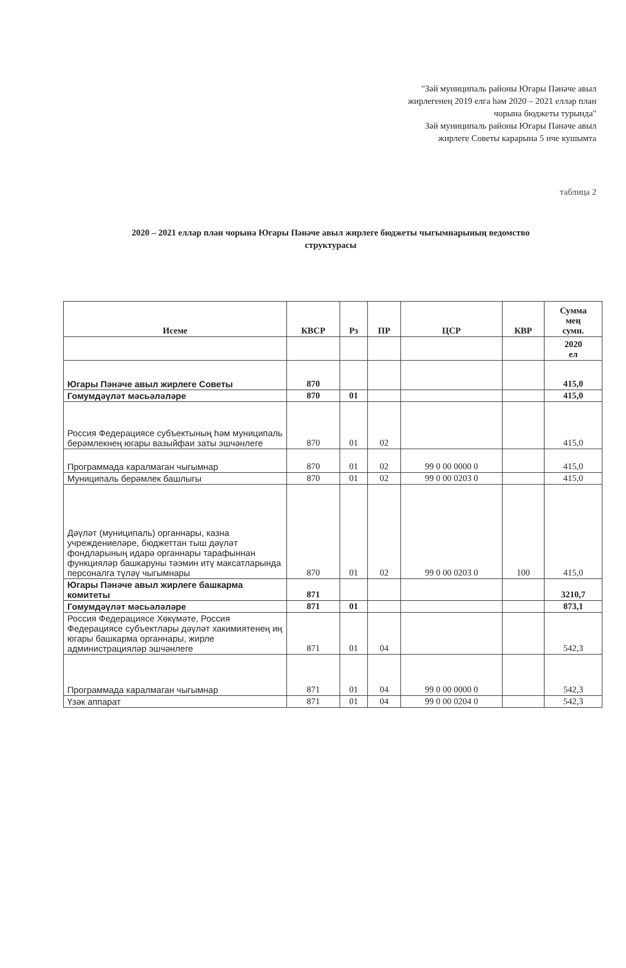"Зәй муниципаль районы Югары Пәнәче авыл
жирлегенең 2019 елга һәм 2020 – 2021 еллар план
чорына бюджеты турында"
Зәй муниципаль районы Югары Пәнәче авыл
жирлеге Советы карарына 5 нче кушымта
таблица 2
2020 – 2021 еллар план чорына Югары Пәнәче авыл жирлеге бюджеты чыгымнарының ведомство структурасы
| Исеме | КВСР | Рз | ПР | ЦСР | КВР | Сумма мең сумн. |
| --- | --- | --- | --- | --- | --- | --- |
| | | | | | | 2020 ел |
| Югары Пәнәче авыл жирлеге Советы | 870 | | | | | 415,0 |
| Гомумдәүләт мәсьәләләре | 870 | 01 | | | | 415,0 |
| Россия Федерациясе субъектының һәм муниципаль берәмлекнең югары вазыйфаи заты эшчәнлеге | 870 | 01 | 02 | | | 415,0 |
| Программада каралмаган чыгымнар | 870 | 01 | 02 | 99 0 00 0000 0 | | 415,0 |
| Муниципаль берәмлек башлыгы | 870 | 01 | 02 | 99 0 00 0203 0 | | 415,0 |
| Дәүләт (муниципаль) органнары, казна учреждениеләре, бюджеттан тыш дәүләт фондларының идарә органнары тарафыннан функцияләр башкаруны тәэмин итү максатларында персоналга түләү чыгымнары | 870 | 01 | 02 | 99 0 00 0203 0 | 100 | 415,0 |
| Югары Пәнәче авыл жирлеге башкарма комитеты | 871 | | | | | 3210,7 |
| Гомумдәүләт мәсьәләләре | 871 | 01 | | | | 873,1 |
| Россия Федерациясе Хөкүмәте, Россия Федерациясе субъектлары дәүләт хакимиятенең иң югары башкарма органнары, жирле администрацияләр эшчәнлеге | 871 | 01 | 04 | | | 542,3 |
| Программада каралмаган чыгымнар | 871 | 01 | 04 | 99 0 00 0000 0 | | 542,3 |
| Үзәк аппарат | 871 | 01 | 04 | 99 0 00 0204 0 | | 542,3 |